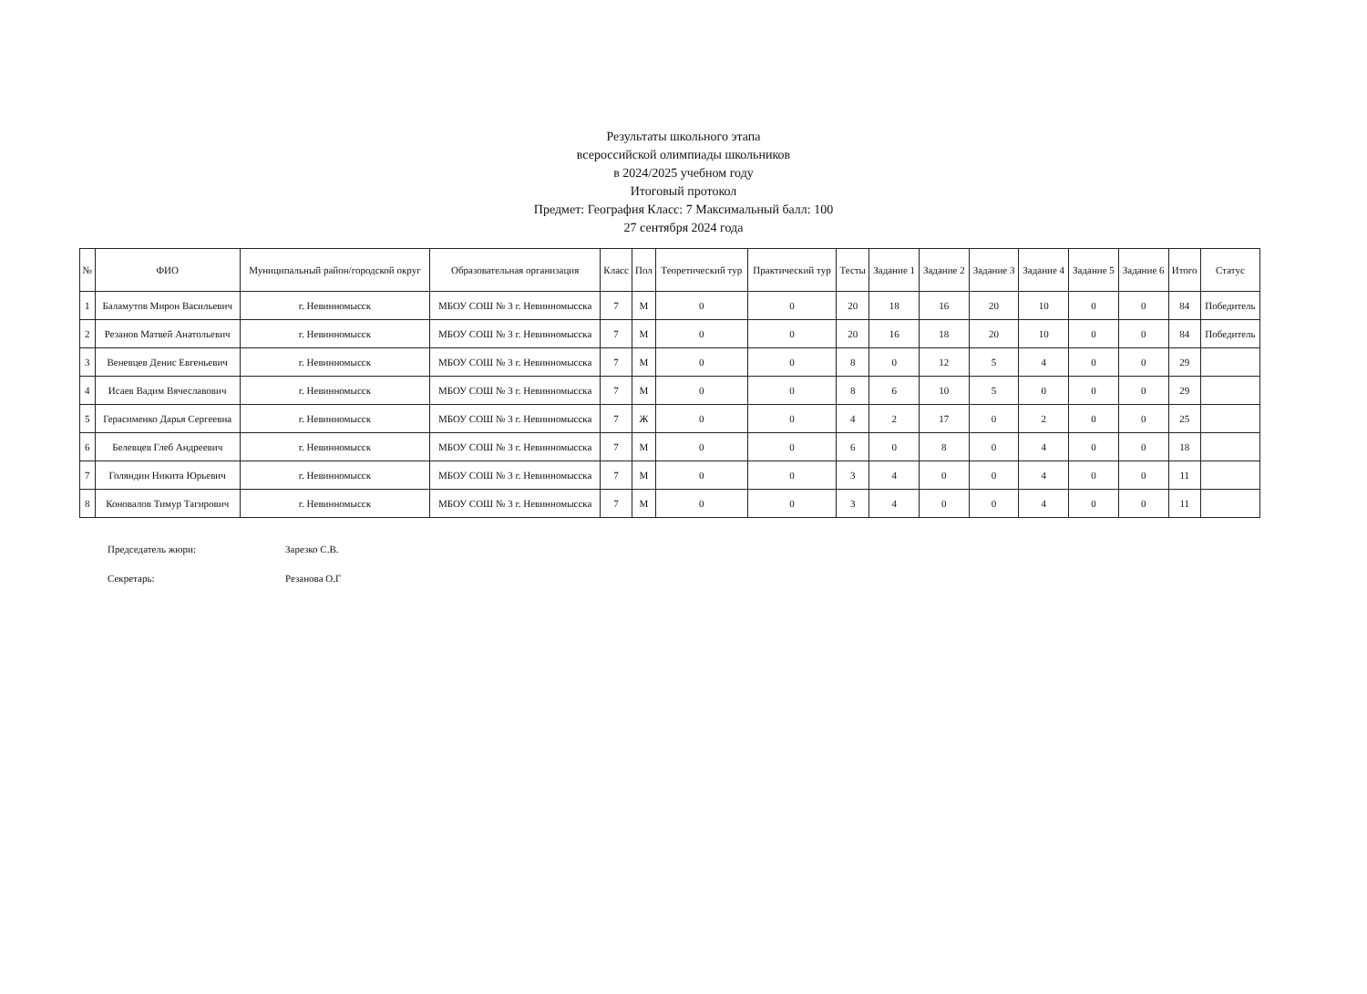Результаты школьного этапа
всероссийской олимпиады школьников
в 2024/2025 учебном году
Итоговый протокол
Предмет: География Класс: 7 Максимальный балл: 100
27 сентября 2024 года
| № | ФИО | Муниципальный район/городской округ | Образовательная организация | Класс | Пол | Теоретический тур | Практический тур | Тесты | Задание 1 | Задание 2 | Задание 3 | Задание 4 | Задание 5 | Задание 6 | Итого | Статус |
| --- | --- | --- | --- | --- | --- | --- | --- | --- | --- | --- | --- | --- | --- | --- | --- | --- |
| 1 | Баламутов Мирон Васильевич | г. Невинномысск | МБОУ СОШ № 3 г. Невинномысска | 7 | М | 0 | 0 | 20 | 18 | 16 | 20 | 10 | 0 | 0 | 84 | Победитель |
| 2 | Резанов Матвей Анатольевич | г. Невинномысск | МБОУ СОШ № 3 г. Невинномысска | 7 | М | 0 | 0 | 20 | 16 | 18 | 20 | 10 | 0 | 0 | 84 | Победитель |
| 3 | Веневцев Денис Евгеньевич | г. Невинномысск | МБОУ СОШ № 3 г. Невинномысска | 7 | М | 0 | 0 | 8 | 0 | 12 | 5 | 4 | 0 | 0 | 29 | |
| 4 | Исаев Вадим Вячеславович | г. Невинномысск | МБОУ СОШ № 3 г. Невинномысска | 7 | М | 0 | 0 | 8 | 6 | 10 | 5 | 0 | 0 | 0 | 29 | |
| 5 | Герасименко Дарья Сергеевна | г. Невинномысск | МБОУ СОШ № 3 г. Невинномысска | 7 | Ж | 0 | 0 | 4 | 2 | 17 | 0 | 2 | 0 | 0 | 25 | |
| 6 | Белевцев Глеб Андреевич | г. Невинномысск | МБОУ СОШ № 3 г. Невинномысска | 7 | М | 0 | 0 | 6 | 0 | 8 | 0 | 4 | 0 | 0 | 18 | |
| 7 | Голяндин Никита Юрьевич | г. Невинномысск | МБОУ СОШ № 3 г. Невинномысска | 7 | М | 0 | 0 | 3 | 4 | 0 | 0 | 4 | 0 | 0 | 11 | |
| 8 | Коновалов Тимур Тагирович | г. Невинномысск | МБОУ СОШ № 3 г. Невинномысска | 7 | М | 0 | 0 | 3 | 4 | 0 | 0 | 4 | 0 | 0 | 11 | |
Председатель жюри: Зарезко С.В.
Секретарь: Резанова О.Г